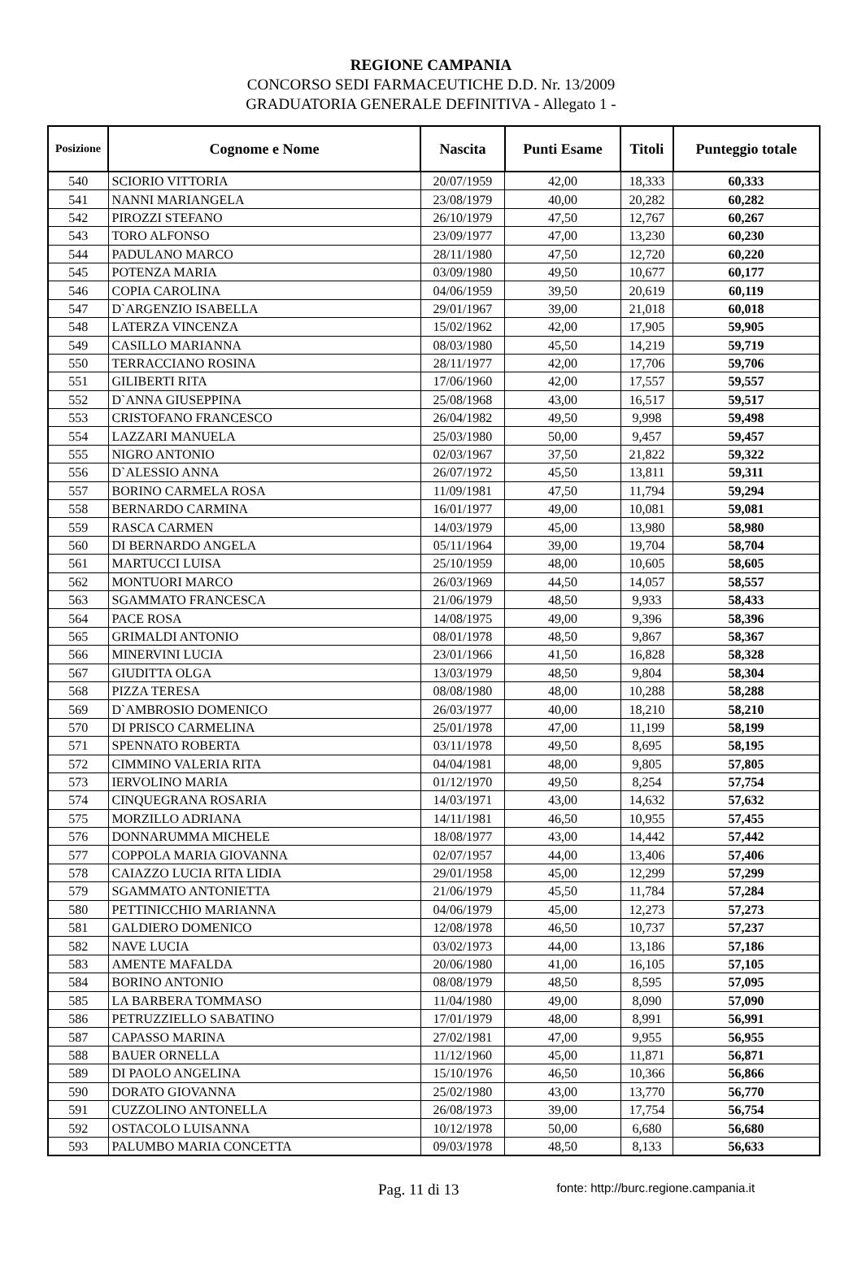REGIONE CAMPANIA
CONCORSO SEDI FARMACEUTICHE D.D. Nr. 13/2009
GRADUATORIA GENERALE DEFINITIVA - Allegato 1 -
| Posizione | Cognome e Nome | Nascita | Punti Esame | Titoli | Punteggio totale |
| --- | --- | --- | --- | --- | --- |
| 540 | SCIORIO VITTORIA | 20/07/1959 | 42,00 | 18,333 | 60,333 |
| 541 | NANNI MARIANGELA | 23/08/1979 | 40,00 | 20,282 | 60,282 |
| 542 | PIROZZI STEFANO | 26/10/1979 | 47,50 | 12,767 | 60,267 |
| 543 | TORO ALFONSO | 23/09/1977 | 47,00 | 13,230 | 60,230 |
| 544 | PADULANO MARCO | 28/11/1980 | 47,50 | 12,720 | 60,220 |
| 545 | POTENZA MARIA | 03/09/1980 | 49,50 | 10,677 | 60,177 |
| 546 | COPIA CAROLINA | 04/06/1959 | 39,50 | 20,619 | 60,119 |
| 547 | D`ARGENZIO ISABELLA | 29/01/1967 | 39,00 | 21,018 | 60,018 |
| 548 | LATERZA VINCENZA | 15/02/1962 | 42,00 | 17,905 | 59,905 |
| 549 | CASILLO MARIANNA | 08/03/1980 | 45,50 | 14,219 | 59,719 |
| 550 | TERRACCIANO ROSINA | 28/11/1977 | 42,00 | 17,706 | 59,706 |
| 551 | GILIBERTI RITA | 17/06/1960 | 42,00 | 17,557 | 59,557 |
| 552 | D`ANNA GIUSEPPINA | 25/08/1968 | 43,00 | 16,517 | 59,517 |
| 553 | CRISTOFANO FRANCESCO | 26/04/1982 | 49,50 | 9,998 | 59,498 |
| 554 | LAZZARI MANUELA | 25/03/1980 | 50,00 | 9,457 | 59,457 |
| 555 | NIGRO ANTONIO | 02/03/1967 | 37,50 | 21,822 | 59,322 |
| 556 | D`ALESSIO ANNA | 26/07/1972 | 45,50 | 13,811 | 59,311 |
| 557 | BORINO CARMELA ROSA | 11/09/1981 | 47,50 | 11,794 | 59,294 |
| 558 | BERNARDO CARMINA | 16/01/1977 | 49,00 | 10,081 | 59,081 |
| 559 | RASCA CARMEN | 14/03/1979 | 45,00 | 13,980 | 58,980 |
| 560 | DI BERNARDO ANGELA | 05/11/1964 | 39,00 | 19,704 | 58,704 |
| 561 | MARTUCCI LUISA | 25/10/1959 | 48,00 | 10,605 | 58,605 |
| 562 | MONTUORI MARCO | 26/03/1969 | 44,50 | 14,057 | 58,557 |
| 563 | SGAMMATO FRANCESCA | 21/06/1979 | 48,50 | 9,933 | 58,433 |
| 564 | PACE ROSA | 14/08/1975 | 49,00 | 9,396 | 58,396 |
| 565 | GRIMALDI ANTONIO | 08/01/1978 | 48,50 | 9,867 | 58,367 |
| 566 | MINERVINI LUCIA | 23/01/1966 | 41,50 | 16,828 | 58,328 |
| 567 | GIUDITTA OLGA | 13/03/1979 | 48,50 | 9,804 | 58,304 |
| 568 | PIZZA TERESA | 08/08/1980 | 48,00 | 10,288 | 58,288 |
| 569 | D`AMBROSIO DOMENICO | 26/03/1977 | 40,00 | 18,210 | 58,210 |
| 570 | DI PRISCO CARMELINA | 25/01/1978 | 47,00 | 11,199 | 58,199 |
| 571 | SPENNATO ROBERTA | 03/11/1978 | 49,50 | 8,695 | 58,195 |
| 572 | CIMMINO VALERIA RITA | 04/04/1981 | 48,00 | 9,805 | 57,805 |
| 573 | IERVOLINO MARIA | 01/12/1970 | 49,50 | 8,254 | 57,754 |
| 574 | CINQUEGRANA ROSARIA | 14/03/1971 | 43,00 | 14,632 | 57,632 |
| 575 | MORZILLO ADRIANA | 14/11/1981 | 46,50 | 10,955 | 57,455 |
| 576 | DONNARUMMA MICHELE | 18/08/1977 | 43,00 | 14,442 | 57,442 |
| 577 | COPPOLA MARIA GIOVANNA | 02/07/1957 | 44,00 | 13,406 | 57,406 |
| 578 | CAIAZZO LUCIA RITA LIDIA | 29/01/1958 | 45,00 | 12,299 | 57,299 |
| 579 | SGAMMATO ANTONIETTA | 21/06/1979 | 45,50 | 11,784 | 57,284 |
| 580 | PETTINICCHIO MARIANNA | 04/06/1979 | 45,00 | 12,273 | 57,273 |
| 581 | GALDIERO DOMENICO | 12/08/1978 | 46,50 | 10,737 | 57,237 |
| 582 | NAVE LUCIA | 03/02/1973 | 44,00 | 13,186 | 57,186 |
| 583 | AMENTE MAFALDA | 20/06/1980 | 41,00 | 16,105 | 57,105 |
| 584 | BORINO ANTONIO | 08/08/1979 | 48,50 | 8,595 | 57,095 |
| 585 | LA BARBERA TOMMASO | 11/04/1980 | 49,00 | 8,090 | 57,090 |
| 586 | PETRUZZIELLO SABATINO | 17/01/1979 | 48,00 | 8,991 | 56,991 |
| 587 | CAPASSO MARINA | 27/02/1981 | 47,00 | 9,955 | 56,955 |
| 588 | BAUER ORNELLA | 11/12/1960 | 45,00 | 11,871 | 56,871 |
| 589 | DI PAOLO ANGELINA | 15/10/1976 | 46,50 | 10,366 | 56,866 |
| 590 | DORATO GIOVANNA | 25/02/1980 | 43,00 | 13,770 | 56,770 |
| 591 | CUZZOLINO ANTONELLA | 26/08/1973 | 39,00 | 17,754 | 56,754 |
| 592 | OSTACOLO LUISANNA | 10/12/1978 | 50,00 | 6,680 | 56,680 |
| 593 | PALUMBO MARIA CONCETTA | 09/03/1978 | 48,50 | 8,133 | 56,633 |
Pag. 11 di 13 fonte: http://burc.regione.campania.it